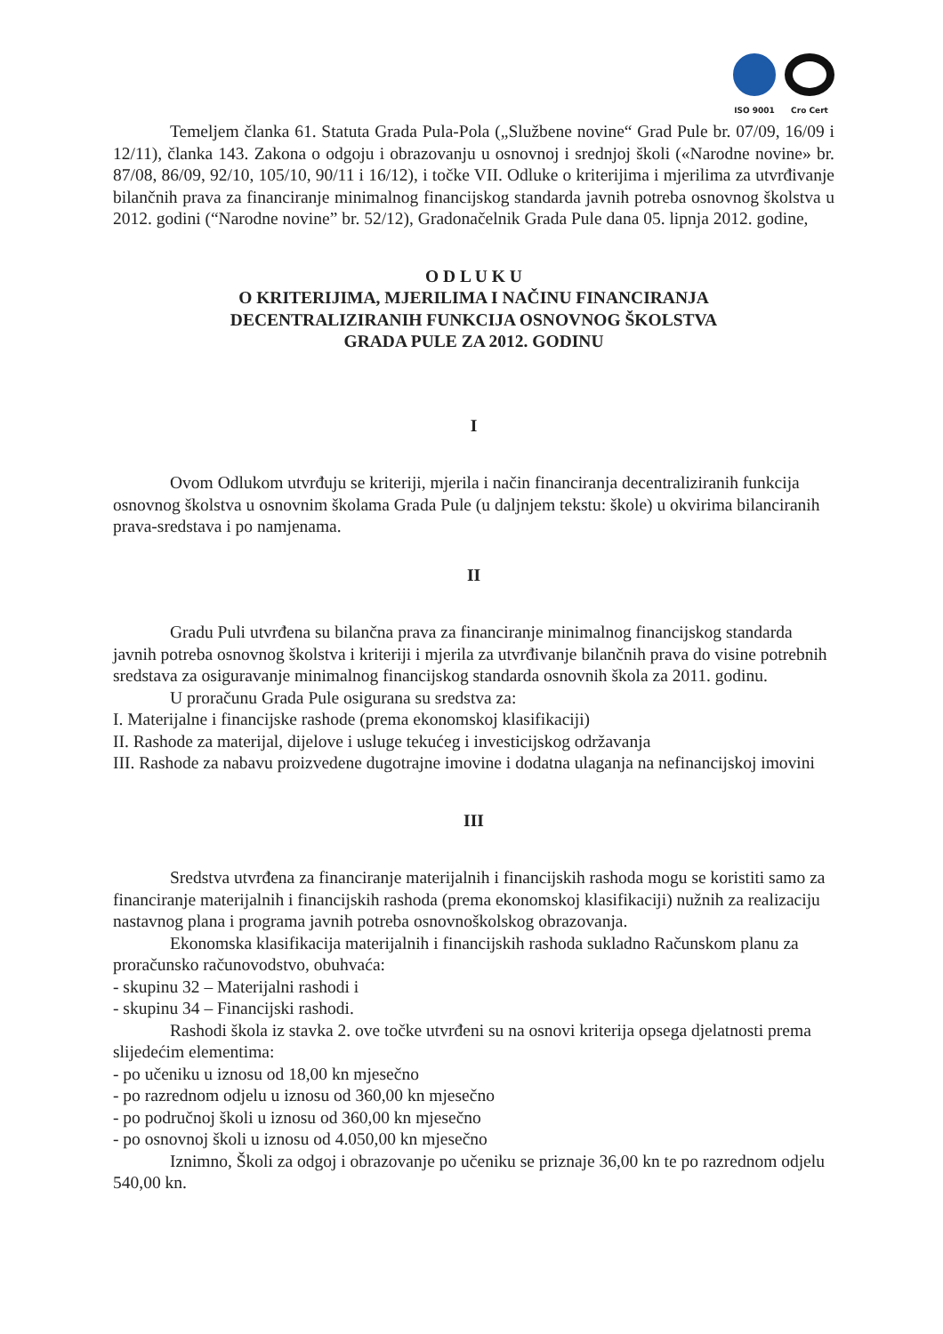ISO 9001 Cro Cert
Temeljem članka 61. Statuta Grada Pula-Pola („Službene novine“ Grad Pule br. 07/09, 16/09 i 12/11), članka 143. Zakona o odgoju i obrazovanju u osnovnoj i srednjoj školi («Narodne novine» br. 87/08, 86/09, 92/10, 105/10, 90/11 i 16/12), i točke VII. Odluke o kriterijima i mjerilima za utvrđivanje bilančnih prava za financiranje minimalnog financijskog standarda javnih potreba osnovnog školstva u 2012. godini (“Narodne novine” br. 52/12), Gradonačelnik Grada Pule dana 05. lipnja 2012. godine,
O D L U K U
O KRITERIJIMA, MJERILIMA I NAČINU FINANCIRANJA
DECENTRALIZIRANIH FUNKCIJA OSNOVNOG ŠKOLSTVA
GRADA PULE ZA 2012. GODINU
I
Ovom Odlukom utvrđuju se kriteriji, mjerila i način financiranja decentraliziranih funkcija osnovnog školstva u osnovnim školama Grada Pule (u daljnjem tekstu: škole) u okvirima bilanciranih prava-sredstava i po namjenama.
II
Gradu Puli utvrđena su bilančna prava za financiranje minimalnog financijskog standarda javnih potreba osnovnog školstva i kriteriji i mjerila za utvrđivanje bilančnih prava do visine potrebnih sredstava za osiguravanje minimalnog financijskog standarda osnovnih škola za 2011. godinu.
U proračunu Grada Pule osigurana su sredstva za:
I. Materijalne i financijske rashode (prema ekonomskoj klasifikaciji)
II. Rashode za materijal, dijelove i usluge tekućeg i investicijskog održavanja
III. Rashode za nabavu proizvedene dugotrajne imovine i dodatna ulaganja na nefinancijskoj imovini
III
Sredstva utvrđena za financiranje materijalnih i financijskih rashoda mogu se koristiti samo za financiranje materijalnih i financijskih rashoda (prema ekonomskoj klasifikaciji) nužnih za realizaciju nastavnog plana i programa javnih potreba osnovnoškolskog obrazovanja.
Ekonomska klasifikacija materijalnih i financijskih rashoda sukladno Računskom planu za proračunsko računovodstvo, obuhvaća:
- skupinu 32 – Materijalni rashodi i
- skupinu 34 – Financijski rashodi.
Rashodi škola iz stavka 2. ove točke utvrđeni su na osnovi kriterija opsega djelatnosti prema slijedećim elementima:
- po učeniku u iznosu od 18,00 kn mjesečno
- po razrednom odjelu u iznosu od 360,00 kn mjesečno
- po područnoj školi u iznosu od 360,00 kn mjesečno
- po osnovnoj školi u iznosu od 4.050,00 kn mjesečno
Iznimno, Školi za odgoj i obrazovanje po učeniku se priznaje 36,00 kn te po razrednom odjelu 540,00 kn.